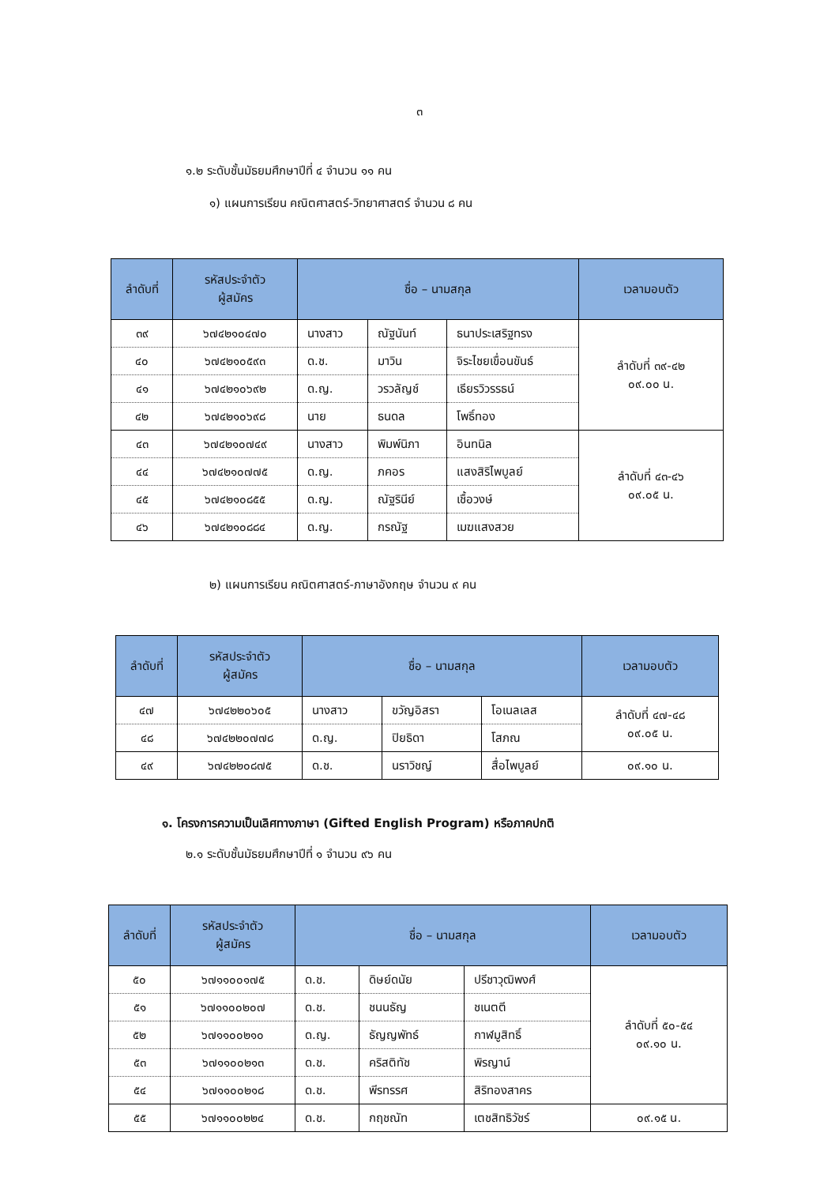๓
๑.๒ ระดับชั้นมัธยมศึกษาปีที่ ๔ จำนวน ๑๑ คน
๑) แผนการเรียน คณิตศาสตร์-วิทยาศาสตร์ จำนวน ๘ คน
| ลำดับที่ | รหัสประจำตัว ผู้สมัคร | ชื่อ – นามสกุล | | | เวลามอบตัว |
| --- | --- | --- | --- | --- | --- |
| ๓๙ | ๖๗๔๒๑๐๔๗๐ | นางสาว | ณัฐนันท์ | ธนาประเสริฐทรง | ลำดับที่ ๓๙-๔๒ ๐๙.๐๐ น. |
| ๔๐ | ๖๗๔๒๑๐๕๙๓ | ด.ช. | มาวิน | จิระไชยเขื่อนขันธ์ | |
| ๔๑ | ๖๗๔๒๑๐๖๙๒ | ด.ญ. | วรวลัญช์ | เธียรวิวรรธน์ | |
| ๔๒ | ๖๗๔๒๑๐๖๙๘ | นาย | ธนดล | โพธิ์ทอง | |
| ๔๓ | ๖๗๔๒๑๐๗๔๙ | นางสาว | พิมพ์นิภา | อินทนิล | ลำดับที่ ๔๓-๔๖ ๐๙.๐๕ น. |
| ๔๔ | ๖๗๔๒๑๐๗๗๕ | ด.ญ. | ภคอร | แสงสิริไพบูลย์ | |
| ๔๕ | ๖๗๔๒๑๐๘๕๕ | ด.ญ. | ณัฐรินีย์ | เชื้อวงษ์ | |
| ๔๖ | ๖๗๔๒๑๐๘๘๔ | ด.ญ. | กรณัฐ | เมฆแสงสวย | |
๒) แผนการเรียน คณิตศาสตร์-ภาษาอังกฤษ จำนวน ๙ คน
| ลำดับที่ | รหัสประจำตัว ผู้สมัคร | ชื่อ – นามสกุล | | | เวลามอบตัว |
| --- | --- | --- | --- | --- | --- |
| ๔๗ | ๖๗๔๒๒๐๖๐๕ | นางสาว | ขวัญอิสรา | โอเนลเลส | ลำดับที่ ๔๗-๔๘ ๐๙.๐๕ น. |
| ๔๘ | ๖๗๔๒๒๐๗๗๘ | ด.ญ. | ปิยธิดา | โสภณ | |
| ๔๙ | ๖๗๔๒๒๐๘๗๕ | ด.ช. | นราวิชญ์ | สื่อไพบูลย์ | ๐๙.๑๐ น. |
๑. โครงการความเป็นเลิศทางภาษา (Gifted English Program) หรือภาคปกติ
๒.๑ ระดับชั้นมัธยมศึกษาปีที่ ๑ จำนวน ๙๖ คน
| ลำดับที่ | รหัสประจำตัว ผู้สมัคร | ชื่อ – นามสกุล | | | เวลามอบตัว |
| --- | --- | --- | --- | --- | --- |
| ๕๐ | ๖๗๑๑๐๐๑๗๕ | ด.ช. | ดิษย์ดนัย | ปรีชาวุฒิพงศ์ | ลำดับที่ ๕๐-๕๔ ๐๙.๑๐ น. |
| ๕๑ | ๖๗๑๑๐๐๒๐๗ | ด.ช. | ชนนธัญ | ชเนตตี | |
| ๕๒ | ๖๗๑๑๐๐๒๑๐ | ด.ญ. | ธัญญพัทธ์ | กาฬมูสิทธิ์ | |
| ๕๓ | ๖๗๑๑๐๐๒๑๓ | ด.ช. | คริสติทัช | พิรญาน์ | |
| ๕๔ | ๖๗๑๑๐๐๒๑๘ | ด.ช. | พีรทรรศ | สิริทองสาคร | |
| ๕๕ | ๖๗๑๑๐๐๒๒๔ | ด.ช. | กฤชณัท | เตชสิทธิวัชร์ | ๐๙.๑๕ น. |